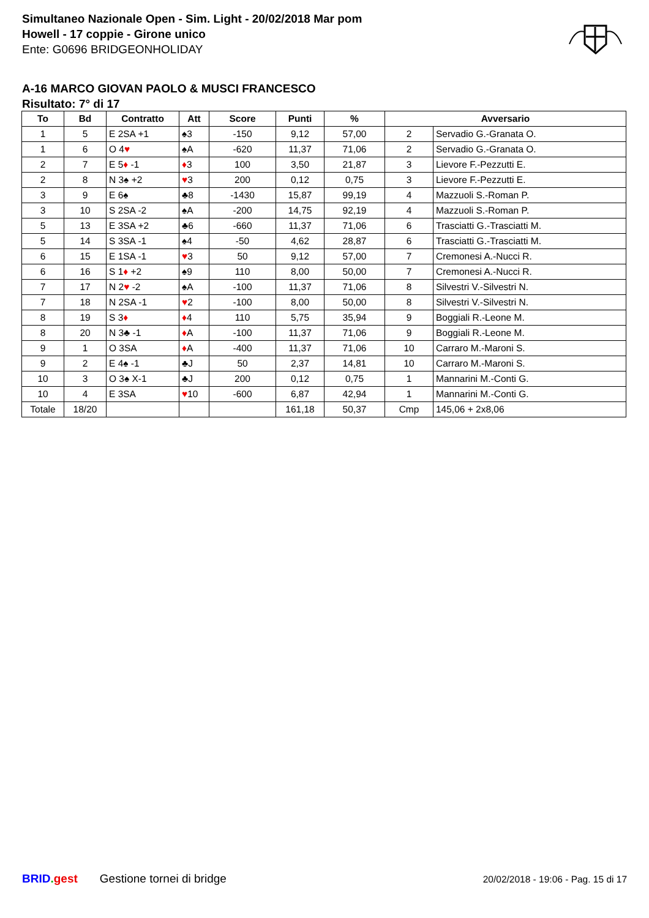Simultaneo Nazionale Open - Sim. Light - 20/02/2018 Mar pom
Howell - 17 coppie - Girone unico
Ente: G0696 BRIDGEONHOLIDAY
A-16 MARCO GIOVAN PAOLO & MUSCI FRANCESCO
Risultato: 7° di 17
| To | Bd | Contratto | Att | Score | Punti | % | Avversario | |
| --- | --- | --- | --- | --- | --- | --- | --- | --- |
| 1 | 5 | E 2SA +1 | ♠3 | -150 | 9,12 | 57,00 | 2 | Servadio G.-Granata O. |
| 1 | 6 | O 4 ♥ | ♠A | -620 | 11,37 | 71,06 | 2 | Servadio G.-Granata O. |
| 2 | 7 | E 5 ♦ -1 | ♦ 3 | 100 | 3,50 | 21,87 | 3 | Lievore F.-Pezzutti E. |
| 2 | 8 | N 3♠ +2 | ♥ 3 | 200 | 0,12 | 0,75 | 3 | Lievore F.-Pezzutti E. |
| 3 | 9 | E 6♠ | ♣8 | -1430 | 15,87 | 99,19 | 4 | Mazzuoli S.-Roman P. |
| 3 | 10 | S 2SA -2 | ♠A | -200 | 14,75 | 92,19 | 4 | Mazzuoli S.-Roman P. |
| 5 | 13 | E 3SA +2 | ♣6 | -660 | 11,37 | 71,06 | 6 | Trasciatti G.-Trasciatti M. |
| 5 | 14 | S 3SA -1 | ♠4 | -50 | 4,62 | 28,87 | 6 | Trasciatti G.-Trasciatti M. |
| 6 | 15 | E 1SA -1 | ♥ 3 | 50 | 9,12 | 57,00 | 7 | Cremonesi A.-Nucci R. |
| 6 | 16 | S 1 ♦ +2 | ♠9 | 110 | 8,00 | 50,00 | 7 | Cremonesi A.-Nucci R. |
| 7 | 17 | N 2 ♥ -2 | ♠A | -100 | 11,37 | 71,06 | 8 | Silvestri V.-Silvestri N. |
| 7 | 18 | N 2SA -1 | ♥ 2 | -100 | 8,00 | 50,00 | 8 | Silvestri V.-Silvestri N. |
| 8 | 19 | S 3 ♦ | ♦ 4 | 110 | 5,75 | 35,94 | 9 | Boggiali R.-Leone M. |
| 8 | 20 | N 3♣ -1 | ♦ A | -100 | 11,37 | 71,06 | 9 | Boggiali R.-Leone M. |
| 9 | 1 | O 3SA | ♦ A | -400 | 11,37 | 71,06 | 10 | Carraro M.-Maroni S. |
| 9 | 2 | E 4♠ -1 | ♣J | 50 | 2,37 | 14,81 | 10 | Carraro M.-Maroni S. |
| 10 | 3 | O 3♠ X-1 | ♣J | 200 | 0,12 | 0,75 | 1 | Mannarini M.-Conti G. |
| 10 | 4 | E 3SA | ♥ 10 | -600 | 6,87 | 42,94 | 1 | Mannarini M.-Conti G. |
| Totale | 18/20 | | | | 161,18 | 50,37 | Cmp | 145,06 + 2x8,06 |
BRID. gest Gestione tornei di bridge 20/02/2018 - 19:06 - Pag. 15 di 17